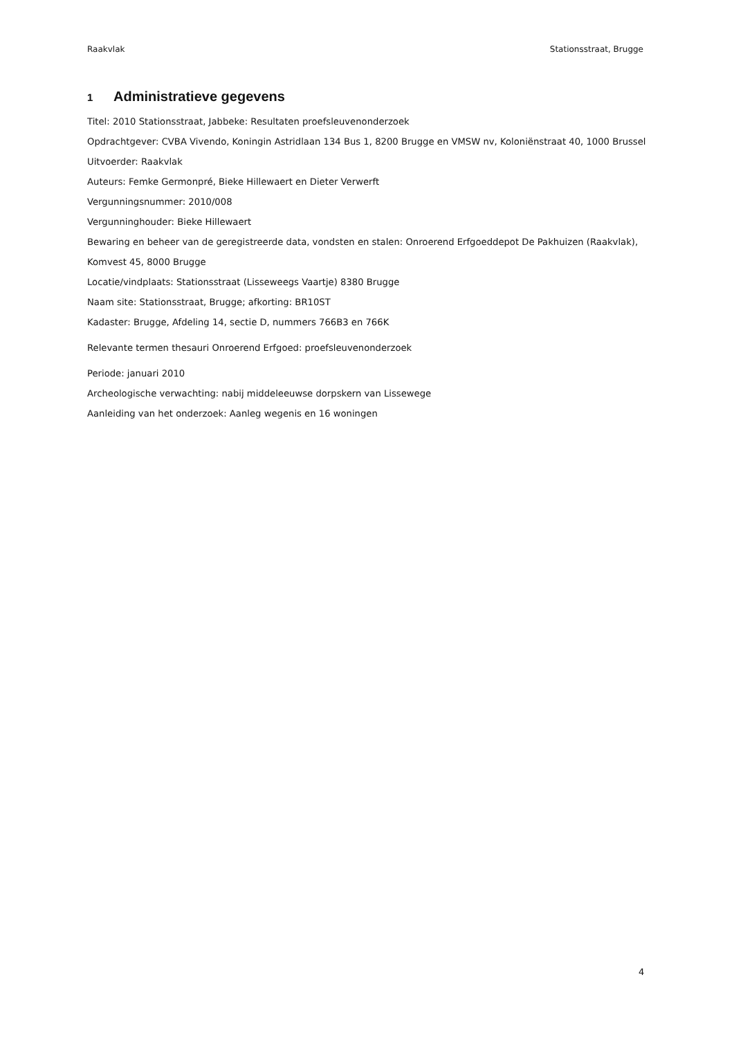Raakvlak Stationsstraat, Brugge
1 Administratieve gegevens
Titel: 2010 Stationsstraat, Jabbeke: Resultaten proefsleuvenonderzoek
Opdrachtgever: CVBA Vivendo, Koningin Astridlaan 134 Bus 1, 8200 Brugge en VMSW nv, Koloniënstraat 40, 1000 Brussel
Uitvoerder: Raakvlak
Auteurs: Femke Germonpré, Bieke Hillewaert en Dieter Verwerft
Vergunningsnummer: 2010/008
Vergunninghouder: Bieke Hillewaert
Bewaring en beheer van de geregistreerde data, vondsten en stalen: Onroerend Erfgoeddepot De Pakhuizen (Raakvlak), Komvest 45, 8000 Brugge
Locatie/vindplaats: Stationsstraat (Lisseweegs Vaartje) 8380 Brugge
Naam site: Stationsstraat, Brugge; afkorting: BR10ST
Kadaster: Brugge, Afdeling 14, sectie D, nummers 766B3 en 766K
Relevante termen thesauri Onroerend Erfgoed: proefsleuvenonderzoek
Periode: januari 2010
Archeologische verwachting: nabij middeleeuwse dorpskern van Lissewege
Aanleiding van het onderzoek: Aanleg wegenis en 16 woningen
4